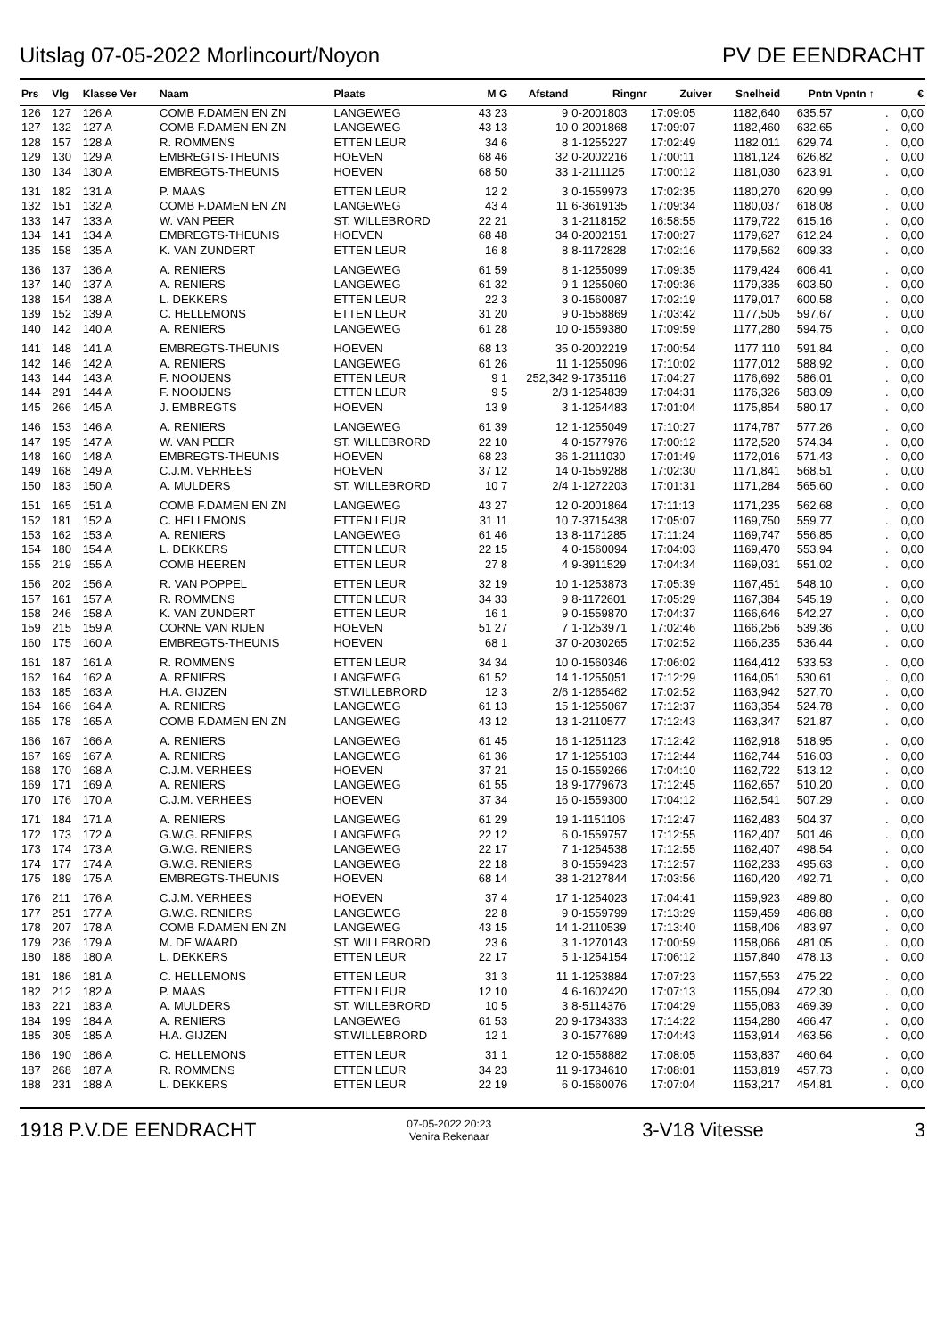Uitslag 07-05-2022 Morlincourt/Noyon PV DE EENDRACHT
| Prs | Vlg | Klasse Ver | Naam | Plaats | M G | Afstand | Ringnr | Zuiver | Snelheid | Pntn | Vpntn ↑ | € |
| --- | --- | --- | --- | --- | --- | --- | --- | --- | --- | --- | --- | --- |
| 126 | 127 | 126 A | COMB F.DAMEN EN ZN | LANGEWEG | 43 23 | 9 | 0-2001803 | 17:09:05 | 1182,640 | 635,57 | . | 0,00 |
| 127 | 132 | 127 A | COMB F.DAMEN EN ZN | LANGEWEG | 43 13 | 10 | 0-2001868 | 17:09:07 | 1182,460 | 632,65 | . | 0,00 |
| 128 | 157 | 128 A | R. ROMMENS | ETTEN LEUR | 34 6 | 8 | 1-1255227 | 17:02:49 | 1182,011 | 629,74 | . | 0,00 |
| 129 | 130 | 129 A | EMBREGTS-THEUNIS | HOEVEN | 68 46 | 32 | 0-2002216 | 17:00:11 | 1181,124 | 626,82 | . | 0,00 |
| 130 | 134 | 130 A | EMBREGTS-THEUNIS | HOEVEN | 68 50 | 33 | 1-2111125 | 17:00:12 | 1181,030 | 623,91 | . | 0,00 |
| 131 | 182 | 131 A | P. MAAS | ETTEN LEUR | 12 2 | 3 | 0-1559973 | 17:02:35 | 1180,270 | 620,99 | . | 0,00 |
| 132 | 151 | 132 A | COMB F.DAMEN EN ZN | LANGEWEG | 43 4 | 11 | 6-3619135 | 17:09:34 | 1180,037 | 618,08 | . | 0,00 |
| 133 | 147 | 133 A | W. VAN PEER | ST. WILLEBRORD | 22 21 | 3 | 1-2118152 | 16:58:55 | 1179,722 | 615,16 | . | 0,00 |
| 134 | 141 | 134 A | EMBREGTS-THEUNIS | HOEVEN | 68 48 | 34 | 0-2002151 | 17:00:27 | 1179,627 | 612,24 | . | 0,00 |
| 135 | 158 | 135 A | K. VAN ZUNDERT | ETTEN LEUR | 16 8 | 8 | 8-1172828 | 17:02:16 | 1179,562 | 609,33 | . | 0,00 |
| 136 | 137 | 136 A | A. RENIERS | LANGEWEG | 61 59 | 8 | 1-1255099 | 17:09:35 | 1179,424 | 606,41 | . | 0,00 |
| 137 | 140 | 137 A | A. RENIERS | LANGEWEG | 61 32 | 9 | 1-1255060 | 17:09:36 | 1179,335 | 603,50 | . | 0,00 |
| 138 | 154 | 138 A | L. DEKKERS | ETTEN LEUR | 22 3 | 3 | 0-1560087 | 17:02:19 | 1179,017 | 600,58 | . | 0,00 |
| 139 | 152 | 139 A | C. HELLEMONS | ETTEN LEUR | 31 20 | 9 | 0-1558869 | 17:03:42 | 1177,505 | 597,67 | . | 0,00 |
| 140 | 142 | 140 A | A. RENIERS | LANGEWEG | 61 28 | 10 | 0-1559380 | 17:09:59 | 1177,280 | 594,75 | . | 0,00 |
| 141 | 148 | 141 A | EMBREGTS-THEUNIS | HOEVEN | 68 13 | 35 | 0-2002219 | 17:00:54 | 1177,110 | 591,84 | . | 0,00 |
| 142 | 146 | 142 A | A. RENIERS | LANGEWEG | 61 26 | 11 | 1-1255096 | 17:10:02 | 1177,012 | 588,92 | . | 0,00 |
| 143 | 144 | 143 A | F. NOOIJENS | ETTEN LEUR | 9 1 | 252,342 | 9-1735116 | 17:04:27 | 1176,692 | 586,01 | . | 0,00 |
| 144 | 291 | 144 A | F. NOOIJENS | ETTEN LEUR | 9 5 | 2/3 | 1-1254839 | 17:04:31 | 1176,326 | 583,09 | . | 0,00 |
| 145 | 266 | 145 A | J. EMBREGTS | HOEVEN | 13 9 | 3 | 1-1254483 | 17:01:04 | 1175,854 | 580,17 | . | 0,00 |
| 146 | 153 | 146 A | A. RENIERS | LANGEWEG | 61 39 | 12 | 1-1255049 | 17:10:27 | 1174,787 | 577,26 | . | 0,00 |
| 147 | 195 | 147 A | W. VAN PEER | ST. WILLEBRORD | 22 10 | 4 | 0-1577976 | 17:00:12 | 1172,520 | 574,34 | . | 0,00 |
| 148 | 160 | 148 A | EMBREGTS-THEUNIS | HOEVEN | 68 23 | 36 | 1-2111030 | 17:01:49 | 1172,016 | 571,43 | . | 0,00 |
| 149 | 168 | 149 A | C.J.M. VERHEES | HOEVEN | 37 12 | 14 | 0-1559288 | 17:02:30 | 1171,841 | 568,51 | . | 0,00 |
| 150 | 183 | 150 A | A. MULDERS | ST. WILLEBRORD | 10 7 | 2/4 | 1-1272203 | 17:01:31 | 1171,284 | 565,60 | . | 0,00 |
| 151 | 165 | 151 A | COMB F.DAMEN EN ZN | LANGEWEG | 43 27 | 12 | 0-2001864 | 17:11:13 | 1171,235 | 562,68 | . | 0,00 |
| 152 | 181 | 152 A | C. HELLEMONS | ETTEN LEUR | 31 11 | 10 | 7-3715438 | 17:05:07 | 1169,750 | 559,77 | . | 0,00 |
| 153 | 162 | 153 A | A. RENIERS | LANGEWEG | 61 46 | 13 | 8-1171285 | 17:11:24 | 1169,747 | 556,85 | . | 0,00 |
| 154 | 180 | 154 A | L. DEKKERS | ETTEN LEUR | 22 15 | 4 | 0-1560094 | 17:04:03 | 1169,470 | 553,94 | . | 0,00 |
| 155 | 219 | 155 A | COMB HEEREN | ETTEN LEUR | 27 8 | 4 | 9-3911529 | 17:04:34 | 1169,031 | 551,02 | . | 0,00 |
| 156 | 202 | 156 A | R. VAN POPPEL | ETTEN LEUR | 32 19 | 10 | 1-1253873 | 17:05:39 | 1167,451 | 548,10 | . | 0,00 |
| 157 | 161 | 157 A | R. ROMMENS | ETTEN LEUR | 34 33 | 9 | 8-1172601 | 17:05:29 | 1167,384 | 545,19 | . | 0,00 |
| 158 | 246 | 158 A | K. VAN ZUNDERT | ETTEN LEUR | 16 1 | 9 | 0-1559870 | 17:04:37 | 1166,646 | 542,27 | . | 0,00 |
| 159 | 215 | 159 A | CORNE VAN RIJEN | HOEVEN | 51 27 | 7 | 1-1253971 | 17:02:46 | 1166,256 | 539,36 | . | 0,00 |
| 160 | 175 | 160 A | EMBREGTS-THEUNIS | HOEVEN | 68 1 | 37 | 0-2030265 | 17:02:52 | 1166,235 | 536,44 | . | 0,00 |
| 161 | 187 | 161 A | R. ROMMENS | ETTEN LEUR | 34 34 | 10 | 0-1560346 | 17:06:02 | 1164,412 | 533,53 | . | 0,00 |
| 162 | 164 | 162 A | A. RENIERS | LANGEWEG | 61 52 | 14 | 1-1255051 | 17:12:29 | 1164,051 | 530,61 | . | 0,00 |
| 163 | 185 | 163 A | H.A. GIJZEN | ST.WILLEBRORD | 12 3 | 2/6 | 1-1265462 | 17:02:52 | 1163,942 | 527,70 | . | 0,00 |
| 164 | 166 | 164 A | A. RENIERS | LANGEWEG | 61 13 | 15 | 1-1255067 | 17:12:37 | 1163,354 | 524,78 | . | 0,00 |
| 165 | 178 | 165 A | COMB F.DAMEN EN ZN | LANGEWEG | 43 12 | 13 | 1-2110577 | 17:12:43 | 1163,347 | 521,87 | . | 0,00 |
| 166 | 167 | 166 A | A. RENIERS | LANGEWEG | 61 45 | 16 | 1-1251123 | 17:12:42 | 1162,918 | 518,95 | . | 0,00 |
| 167 | 169 | 167 A | A. RENIERS | LANGEWEG | 61 36 | 17 | 1-1255103 | 17:12:44 | 1162,744 | 516,03 | . | 0,00 |
| 168 | 170 | 168 A | C.J.M. VERHEES | HOEVEN | 37 21 | 15 | 0-1559266 | 17:04:10 | 1162,722 | 513,12 | . | 0,00 |
| 169 | 171 | 169 A | A. RENIERS | LANGEWEG | 61 55 | 18 | 9-1779673 | 17:12:45 | 1162,657 | 510,20 | . | 0,00 |
| 170 | 176 | 170 A | C.J.M. VERHEES | HOEVEN | 37 34 | 16 | 0-1559300 | 17:04:12 | 1162,541 | 507,29 | . | 0,00 |
| 171 | 184 | 171 A | A. RENIERS | LANGEWEG | 61 29 | 19 | 1-1151106 | 17:12:47 | 1162,483 | 504,37 | . | 0,00 |
| 172 | 173 | 172 A | G.W.G. RENIERS | LANGEWEG | 22 12 | 6 | 0-1559757 | 17:12:55 | 1162,407 | 501,46 | . | 0,00 |
| 173 | 174 | 173 A | G.W.G. RENIERS | LANGEWEG | 22 17 | 7 | 1-1254538 | 17:12:55 | 1162,407 | 498,54 | . | 0,00 |
| 174 | 177 | 174 A | G.W.G. RENIERS | LANGEWEG | 22 18 | 8 | 0-1559423 | 17:12:57 | 1162,233 | 495,63 | . | 0,00 |
| 175 | 189 | 175 A | EMBREGTS-THEUNIS | HOEVEN | 68 14 | 38 | 1-2127844 | 17:03:56 | 1160,420 | 492,71 | . | 0,00 |
| 176 | 211 | 176 A | C.J.M. VERHEES | HOEVEN | 37 4 | 17 | 1-1254023 | 17:04:41 | 1159,923 | 489,80 | . | 0,00 |
| 177 | 251 | 177 A | G.W.G. RENIERS | LANGEWEG | 22 8 | 9 | 0-1559799 | 17:13:29 | 1159,459 | 486,88 | . | 0,00 |
| 178 | 207 | 178 A | COMB F.DAMEN EN ZN | LANGEWEG | 43 15 | 14 | 1-2110539 | 17:13:40 | 1158,406 | 483,97 | . | 0,00 |
| 179 | 236 | 179 A | M. DE WAARD | ST. WILLEBRORD | 23 6 | 3 | 1-1270143 | 17:00:59 | 1158,066 | 481,05 | . | 0,00 |
| 180 | 188 | 180 A | L. DEKKERS | ETTEN LEUR | 22 17 | 5 | 1-1254154 | 17:06:12 | 1157,840 | 478,13 | . | 0,00 |
| 181 | 186 | 181 A | C. HELLEMONS | ETTEN LEUR | 31 3 | 11 | 1-1253884 | 17:07:23 | 1157,553 | 475,22 | . | 0,00 |
| 182 | 212 | 182 A | P. MAAS | ETTEN LEUR | 12 10 | 4 | 6-1602420 | 17:07:13 | 1155,094 | 472,30 | . | 0,00 |
| 183 | 221 | 183 A | A. MULDERS | ST. WILLEBRORD | 10 5 | 3 | 8-5114376 | 17:04:29 | 1155,083 | 469,39 | . | 0,00 |
| 184 | 199 | 184 A | A. RENIERS | LANGEWEG | 61 53 | 20 | 9-1734333 | 17:14:22 | 1154,280 | 466,47 | . | 0,00 |
| 185 | 305 | 185 A | H.A. GIJZEN | ST.WILLEBRORD | 12 1 | 3 | 0-1577689 | 17:04:43 | 1153,914 | 463,56 | . | 0,00 |
| 186 | 190 | 186 A | C. HELLEMONS | ETTEN LEUR | 31 1 | 12 | 0-1558882 | 17:08:05 | 1153,837 | 460,64 | . | 0,00 |
| 187 | 268 | 187 A | R. ROMMENS | ETTEN LEUR | 34 23 | 11 | 9-1734610 | 17:08:01 | 1153,819 | 457,73 | . | 0,00 |
| 188 | 231 | 188 A | L. DEKKERS | ETTEN LEUR | 22 19 | 6 | 0-1560076 | 17:07:04 | 1153,217 | 454,81 | . | 0,00 |
1918 P.V.DE EENDRACHT 07-05-2022 20:23
Venira Rekenaar 3-V18 Vitesse 3